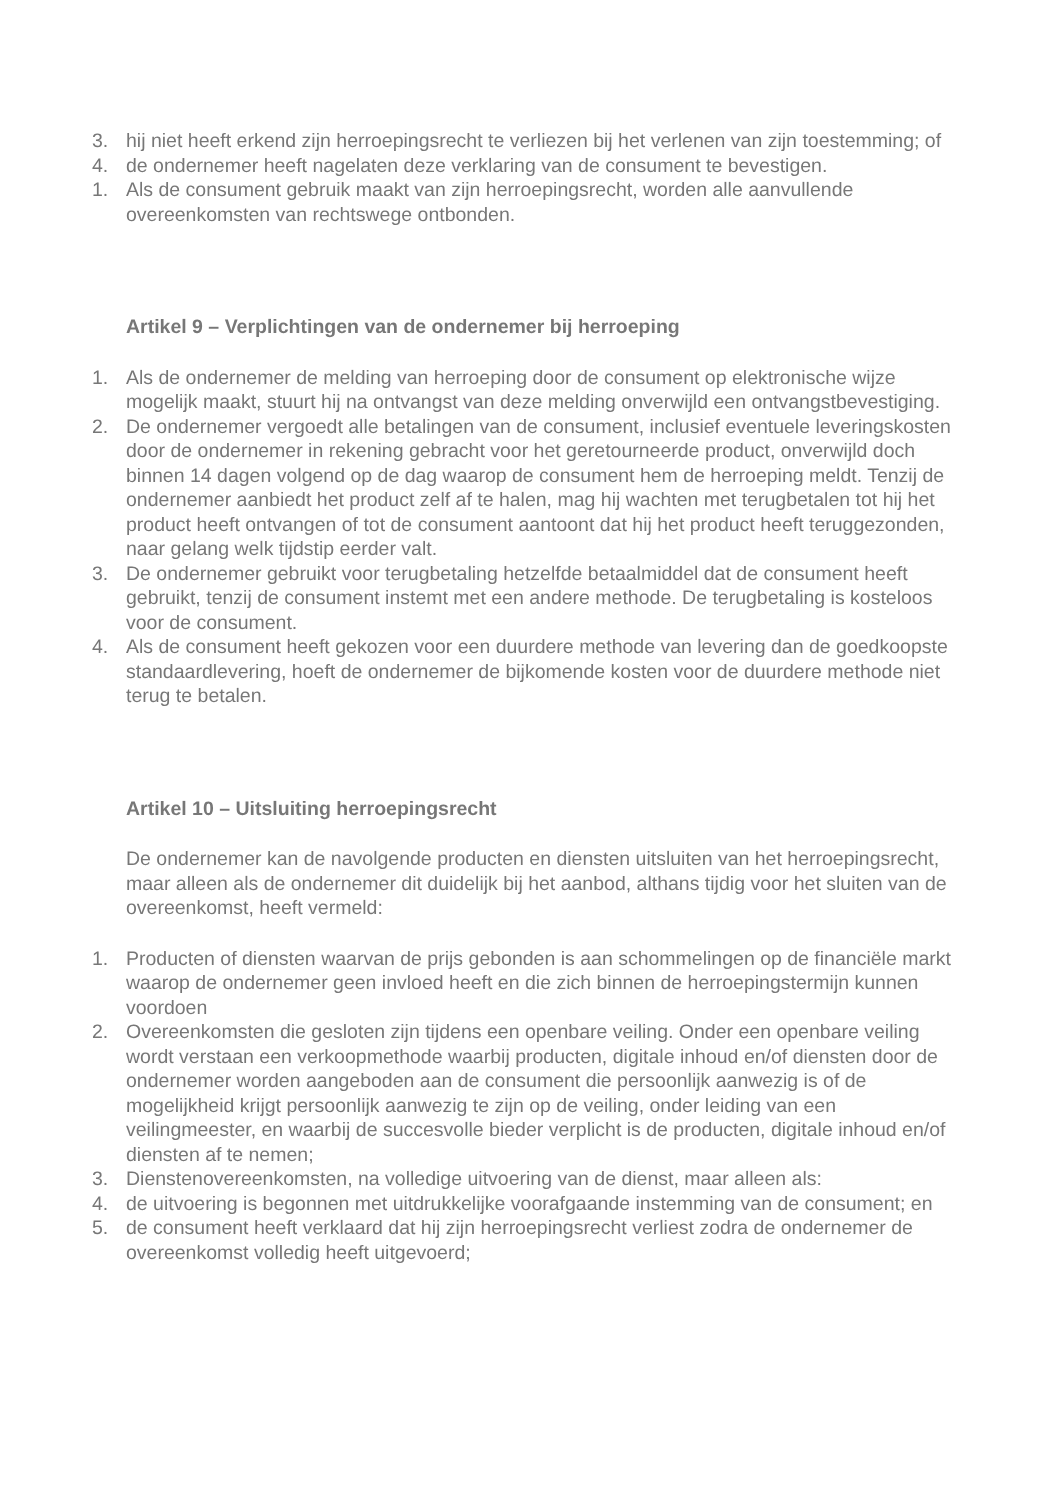3. hij niet heeft erkend zijn herroepingsrecht te verliezen bij het verlenen van zijn toestemming; of
4. de ondernemer heeft nagelaten deze verklaring van de consument te bevestigen.
1. Als de consument gebruik maakt van zijn herroepingsrecht, worden alle aanvullende overeenkomsten van rechtswege ontbonden.
Artikel 9 – Verplichtingen van de ondernemer bij herroeping
1. Als de ondernemer de melding van herroeping door de consument op elektronische wijze mogelijk maakt, stuurt hij na ontvangst van deze melding onverwijld een ontvangstbevestiging.
2. De ondernemer vergoedt alle betalingen van de consument, inclusief eventuele leveringskosten door de ondernemer in rekening gebracht voor het geretourneerde product, onverwijld doch binnen 14 dagen volgend op de dag waarop de consument hem de herroeping meldt. Tenzij de ondernemer aanbiedt het product zelf af te halen, mag hij wachten met terugbetalen tot hij het product heeft ontvangen of tot de consument aantoont dat hij het product heeft teruggezonden, naar gelang welk tijdstip eerder valt.
3. De ondernemer gebruikt voor terugbetaling hetzelfde betaalmiddel dat de consument heeft gebruikt, tenzij de consument instemt met een andere methode. De terugbetaling is kosteloos voor de consument.
4. Als de consument heeft gekozen voor een duurdere methode van levering dan de goedkoopste standaardlevering, hoeft de ondernemer de bijkomende kosten voor de duurdere methode niet terug te betalen.
Artikel 10 – Uitsluiting herroepingsrecht
De ondernemer kan de navolgende producten en diensten uitsluiten van het herroepingsrecht, maar alleen als de ondernemer dit duidelijk bij het aanbod, althans tijdig voor het sluiten van de overeenkomst, heeft vermeld:
1. Producten of diensten waarvan de prijs gebonden is aan schommelingen op de financiële markt waarop de ondernemer geen invloed heeft en die zich binnen de herroepingstermijn kunnen voordoen
2. Overeenkomsten die gesloten zijn tijdens een openbare veiling. Onder een openbare veiling wordt verstaan een verkoopmethode waarbij producten, digitale inhoud en/of diensten door de ondernemer worden aangeboden aan de consument die persoonlijk aanwezig is of de mogelijkheid krijgt persoonlijk aanwezig te zijn op de veiling, onder leiding van een veilingmeester, en waarbij de succesvolle bieder verplicht is de producten, digitale inhoud en/of diensten af te nemen;
3. Dienstenovereenkomsten, na volledige uitvoering van de dienst, maar alleen als:
4. de uitvoering is begonnen met uitdrukkelijke voorafgaande instemming van de consument; en
5. de consument heeft verklaard dat hij zijn herroepingsrecht verliest zodra de ondernemer de overeenkomst volledig heeft uitgevoerd;